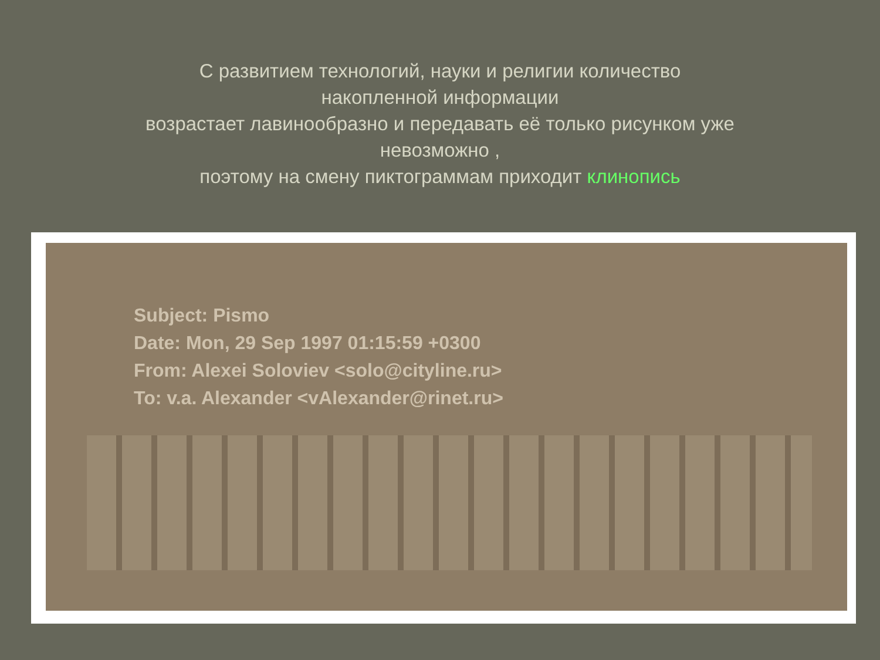С развитием технологий, науки и религии количество
накопленной информации
возрастает лавинообразно и передавать её только рисунком уже
невозможно ,
поэтому на смену пиктограммам приходит клинопись
Subject: Pismo
Date: Mon, 29 Sep 1997 01:15:59 +0300
From: Alexei Soloviev <solo@cityline.ru>
To: v.a. Alexander <vAlexander@rinet.ru>